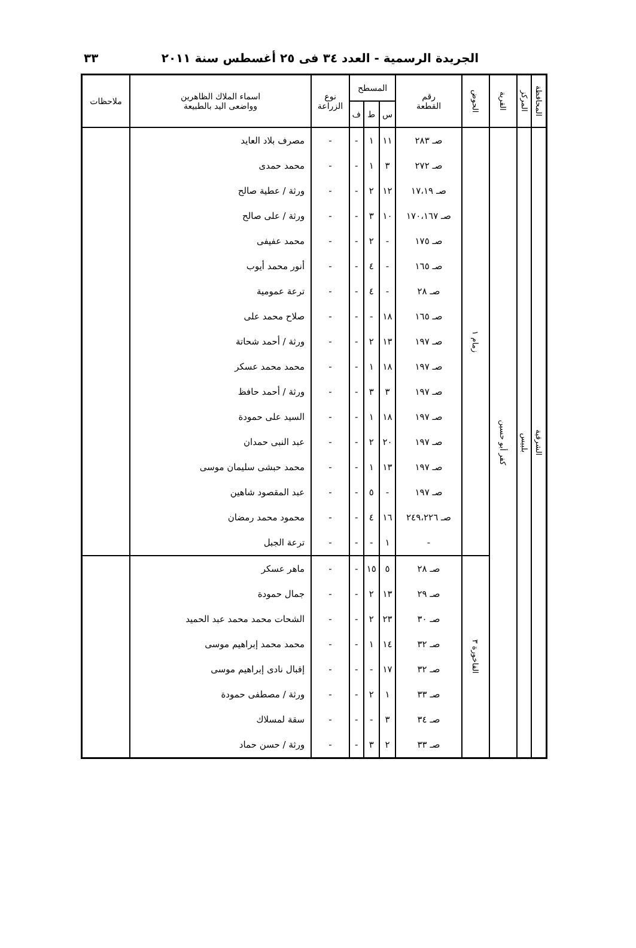الجريدة الرسمية - العدد ٣٤ فى ٢٥ أغسطس سنة ٢٠١١ ٣٣
| المحافظة | المركز | القرية | الحوض | رقم القطعة | المسطح | | | نوع الزراعة | اسماء الملاك الظاهرين وواضعى اليد بالطبيعة | ملاحظات |
| --- | --- | --- | --- | --- | --- | --- | --- | --- | --- | --- |
| | | | | | س | ط | ف | | | |
| الشرقية | بلبيس | كفر أبو حسين | زمام ١ | صـ ٢٨٣ | ١١ | ١ | - | - | مصرف بلاد العايد | |
| | | | | صـ ٢٧٢ | ٣ | ١ | - | - | محمد حمدى | |
| | | | | صـ ١٧،١٩ | ١٢ | ٢ | - | - | ورثة / عطية صالح | |
| | | | | صـ ١٧٠،١٦٧ | ١٠ | ٣ | - | - | ورثة / على صالح | |
| | | | | صـ ١٧٥ | - | ٢ | - | - | محمد عفيفى | |
| | | | | صـ ١٦٥ | - | ٤ | - | - | أنور محمد أيوب | |
| | | | | صـ ٢٨ | - | ٤ | - | - | ترعة عمومية | |
| | | | | صـ ١٦٥ | ١٨ | - | - | - | صلاح محمد على | |
| | | | | صـ ١٩٧ | ١٣ | ٢ | - | - | ورثة / أحمد شحاتة | |
| | | | | صـ ١٩٧ | ١٨ | ١ | - | - | محمد محمد عسكر | |
| | | | | صـ ١٩٧ | ٣ | ٣ | - | - | ورثة / أحمد حافظ | |
| | | | | صـ ١٩٧ | ١٨ | ١ | - | - | السيد على حمودة | |
| | | | | صـ ١٩٧ | ٢٠ | ٢ | - | - | عبد النبى حمدان | |
| | | | | صـ ١٩٧ | ١٣ | ١ | - | - | محمد حبشى سليمان موسى | |
| | | | | صـ ١٩٧ | - | ٥ | - | - | عبد المقصود شاهين | |
| | | | | صـ ٢٤٩،٢٢٦ | ١٦ | ٤ | - | - | محمود محمد رمضان | |
| | | | | - | ١ | - | - | - | ترعة الجبل | |
| | | | الفاخورة ٣ | صـ ٢٨ | ٥ | ١٥ | - | - | ماهر عسكر | |
| | | | | صـ ٢٩ | ١٣ | ٢ | - | - | جمال حمودة | |
| | | | | صـ ٣٠ | ٢٣ | ٢ | - | - | الشحات محمد محمد عبد الحميد | |
| | | | | صـ ٣٢ | ١٤ | ١ | - | - | محمد محمد إبراهيم موسى | |
| | | | | صـ ٣٢ | ١٧ | - | - | - | إقبال نادى إبراهيم موسى | |
| | | | | صـ ٣٣ | ١ | ٢ | - | - | ورثة / مصطفى حمودة | |
| | | | | صـ ٣٤ | ٣ | - | - | - | سقة لمسلاك | |
| | | | | صـ ٣٣ | ٢ | ٣ | - | - | ورثة / حسن حماد | |